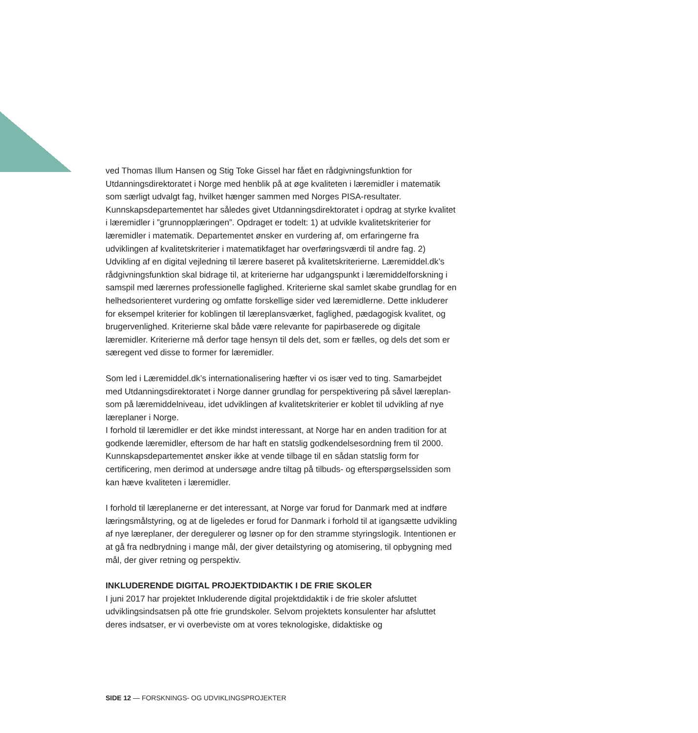ved Thomas Illum Hansen og Stig Toke Gissel har fået en rådgivningsfunktion for Utdanningsdirektoratet i Norge med henblik på at øge kvaliteten i læremidler i matematik som særligt udvalgt fag, hvilket hænger sammen med Norges PISA-resultater. Kunnskapsdepartementet har således givet Utdanningsdirektoratet i opdrag at styrke kvalitet i læremidler i ”grunnopplæringen”. Opdraget er todelt: 1) at udvikle kvalitetskriterier for læremidler i matematik. Departementet ønsker en vurdering af, om erfaringerne fra udviklingen af kvalitetskriterier i matematikfaget har overføringsværdi til andre fag. 2) Udvikling af en digital vejledning til lærere baseret på kvalitetskriterierne. Læremiddel.dk’s rådgivningsfunktion skal bidrage til, at kriterierne har udgangspunkt i læremiddelforskning i samspil med lærernes professionelle faglighed. Kriterierne skal samlet skabe grundlag for en helhedsorienteret vurdering og omfatte forskellige sider ved læremidlerne. Dette inkluderer for eksempel kriterier for koblingen til læreplansværket, faglighed, pædagogisk kvalitet, og brugervenlighed. Kriterierne skal både være relevante for papirbaserede og digitale læremidler. Kriterierne må derfor tage hensyn til dels det, som er fælles, og dels det som er særegent ved disse to former for læremidler.
Som led i Læremiddel.dk’s internationalisering hæfter vi os især ved to ting. Samarbejdet med Utdanningsdirektoratet i Norge danner grundlag for perspektivering på såvel læreplan- som på læremiddelniveau, idet udviklingen af kvalitetskriterier er koblet til udvikling af nye læreplaner i Norge.
I forhold til læremidler er det ikke mindst interessant, at Norge har en anden tradition for at godkende læremidler, eftersom de har haft en statslig godkendelsesordning frem til 2000. Kunnskapsdepartementet ønsker ikke at vende tilbage til en sådan statslig form for certificering, men derimod at undersøge andre tiltag på tilbuds- og efterspørgselssiden som kan hæve kvaliteten i læremidler.
I forhold til læreplanerne er det interessant, at Norge var forud for Danmark med at indføre læringsmålstyring, og at de ligeledes er forud for Danmark i forhold til at igangsætte udvikling af nye læreplaner, der deregulerer og løsner op for den stramme styringslogik. Intentionen er at gå fra nedbrydning i mange mål, der giver detailstyring og atomisering, til opbygning med mål, der giver retning og perspektiv.
INKLUDERENDE DIGITAL PROJEKTDIDAKTIK I DE FRIE SKOLER
I juni 2017 har projektet Inkluderende digital projektdidaktik i de frie skoler afsluttet udviklingsindsatsen på otte frie grundskoler. Selvom projektets konsulenter har afsluttet deres indsatser, er vi overbeviste om at vores teknologiske, didaktiske og
SIDE 12 — FORSKNINGS- OG UDVIKLINGSPROJEKTER